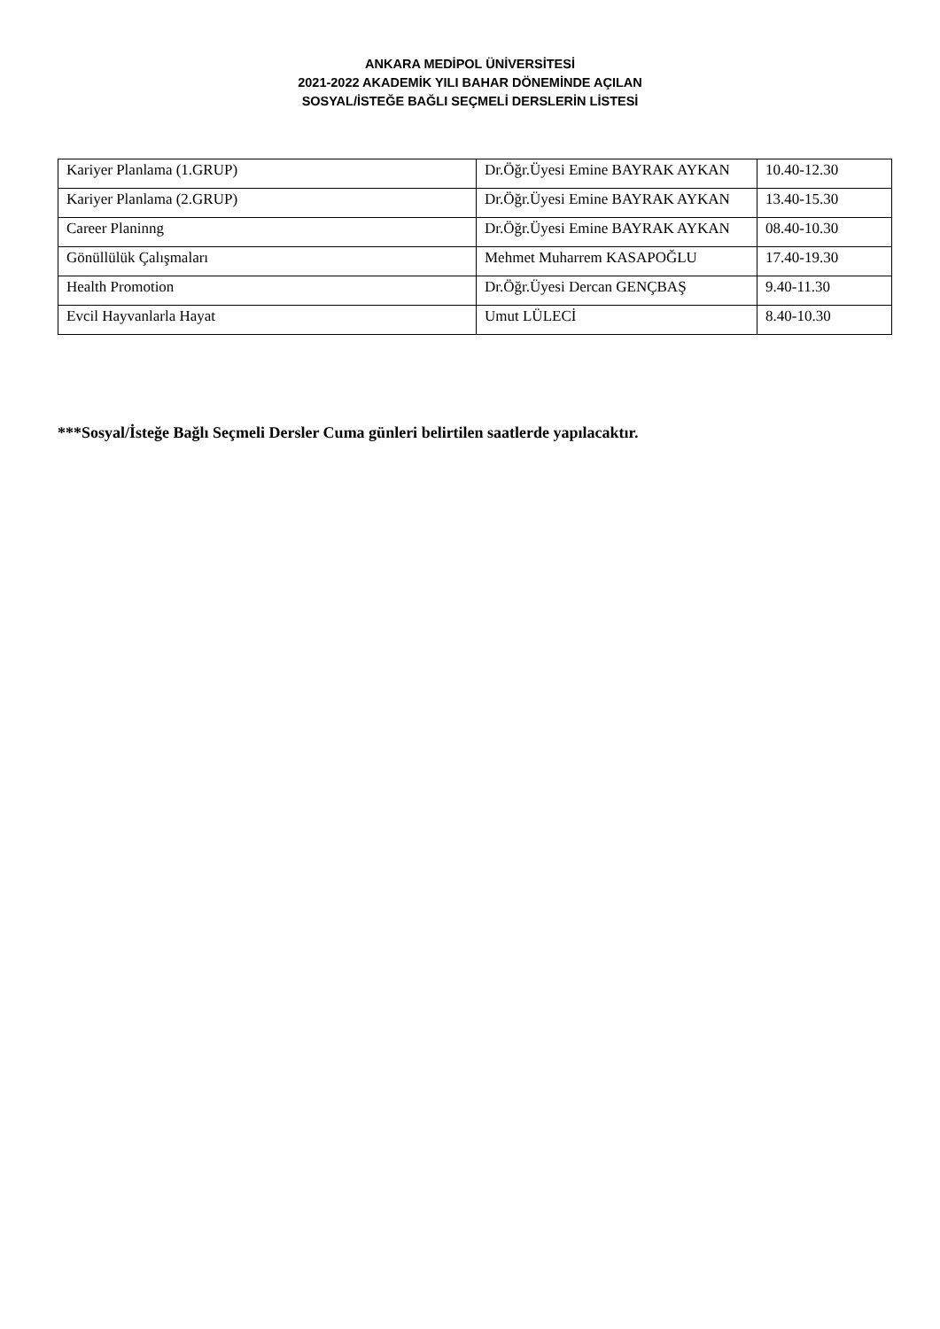ANKARA MEDİPOL ÜNİVERSİTESİ
2021-2022 AKADEMİK YILI BAHAR DÖNEMİNDE AÇILAN
SOSYAL/İSTEĞE BAĞLI SEÇMELİ DERSLERİN LİSTESİ
| Kariyer Planlama (1.GRUP) | Dr.Öğr.Üyesi Emine BAYRAK AYKAN | 10.40-12.30 |
| Kariyer Planlama (2.GRUP) | Dr.Öğr.Üyesi Emine BAYRAK AYKAN | 13.40-15.30 |
| Career Planinng | Dr.Öğr.Üyesi Emine BAYRAK AYKAN | 08.40-10.30 |
| Gönüllülük Çalışmaları | Mehmet Muharrem KASAPOĞLU | 17.40-19.30 |
| Health Promotion | Dr.Öğr.Üyesi Dercan GENÇBAŞ | 9.40-11.30 |
| Evcil Hayvanlarla Hayat | Umut LÜLECİ | 8.40-10.30 |
***Sosyal/İsteğe Bağlı Seçmeli Dersler Cuma günleri belirtilen saatlerde yapılacaktır.